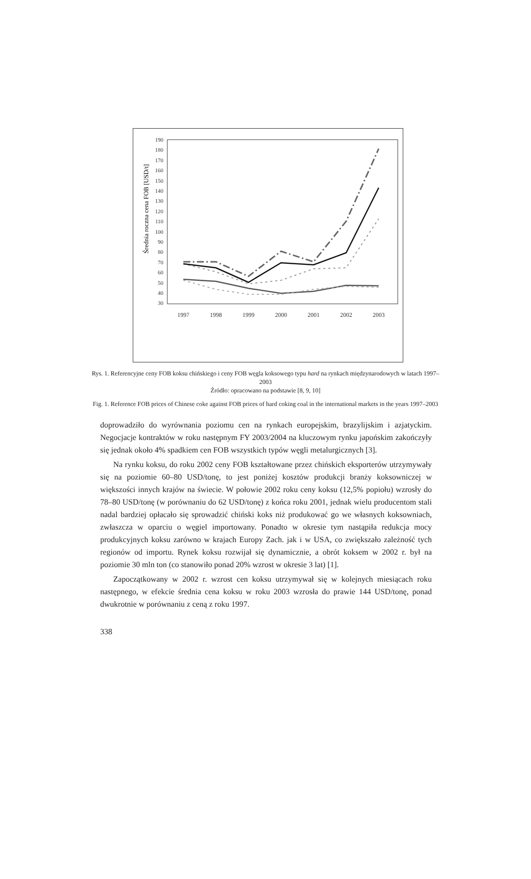Średnia roczna cena FOB [USD/t]
190
180
170
160
150
140
130
120
110
100
90
80
70
60
50
40
30
1997
1998
1999
2000
2001
2002
2003
Rys. 1. Referencyjne ceny FOB koksu chińskiego i ceny FOB węgla koksowego typu hard na rynkach międzynarodowych w latach 1997–2003
Źródło: opracowano na podstawie [8, 9, 10]
Fig. 1. Reference FOB prices of Chinese coke against FOB prices of hard coking coal in the international markets in the years 1997–2003
doprowadziło do wyrównania poziomu cen na rynkach europejskim, brazylijskim i azjatyckim. Negocjacje kontraktów w roku następnym FY 2003/2004 na kluczowym rynku japońskim zakończyły się jednak około 4% spadkiem cen FOB wszystkich typów węgli metalurgicznych [3].
Na rynku koksu, do roku 2002 ceny FOB kształtowane przez chińskich eksporterów utrzymywały się na poziomie 60–80 USD/tonę, to jest poniżej kosztów produkcji branży koksowniczej w większości innych krajów na świecie. W połowie 2002 roku ceny koksu (12,5% popiołu) wzrosły do 78–80 USD/tonę (w porównaniu do 62 USD/tonę) z końca roku 2001, jednak wielu producentom stali nadal bardziej opłacało się sprowadzić chiński koks niż produkować go we własnych koksowniach, zwłaszcza w oparciu o węgiel importowany. Ponadto w okresie tym nastąpiła redukcja mocy produkcyjnych koksu zarówno w krajach Europy Zach. jak i w USA, co zwiększało zależność tych regionów od importu. Rynek koksu rozwijał się dynamicznie, a obrót koksem w 2002 r. był na poziomie 30 mln ton (co stanowiło ponad 20% wzrost w okresie 3 lat) [1].
Zapoczątkowany w 2002 r. wzrost cen koksu utrzymywał się w kolejnych miesiącach roku następnego, w efekcie średnia cena koksu w roku 2003 wzrosła do prawie 144 USD/tonę, ponad dwukrotnie w porównaniu z ceną z roku 1997.
338